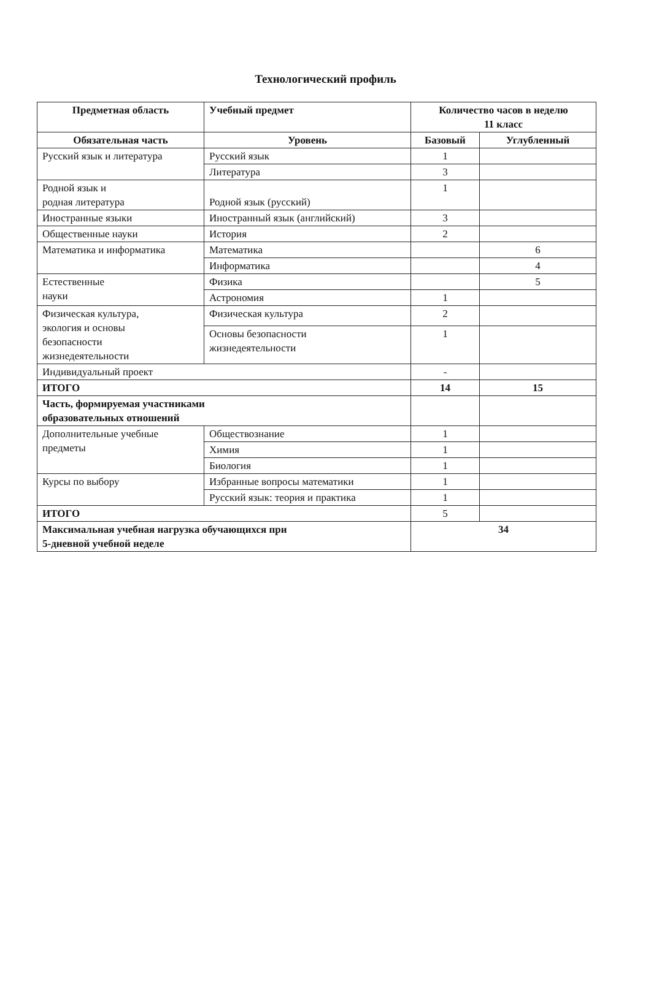Технологический профиль
| Предметная область | Учебный предмет | Количество часов в неделю 11 класс | |
| --- | --- | --- | --- |
| Обязательная часть | Уровень | Базовый | Углубленный |
| Русский язык и литература | Русский язык | 1 | |
| | Литература | 3 | |
| Родной язык и родная литература | Родной язык (русский) | 1 | |
| Иностранные языки | Иностранный язык (английский) | 3 | |
| Общественные науки | История | 2 | |
| Математика и информатика | Математика | | 6 |
| | Информатика | | 4 |
| Естественные науки | Физика | | 5 |
| | Астрономия | 1 | |
| Физическая культура, экология и основы безопасности жизнедеятельности | Физическая культура | 2 | |
| | Основы безопасности жизнедеятельности | 1 | |
| Индивидуальный проект | | - | |
| ИТОГО | | 14 | 15 |
| Часть, формируемая участниками образовательных отношений | | | |
| Дополнительные учебные предметы | Обществознание | 1 | |
| | Химия | 1 | |
| | Биология | 1 | |
| Курсы по выбору | Избранные вопросы математики | 1 | |
| | Русский язык: теория и практика | 1 | |
| ИТОГО | | 5 | |
| Максимальная учебная нагрузка обучающихся при 5-дневной учебной неделе | | 34 | |